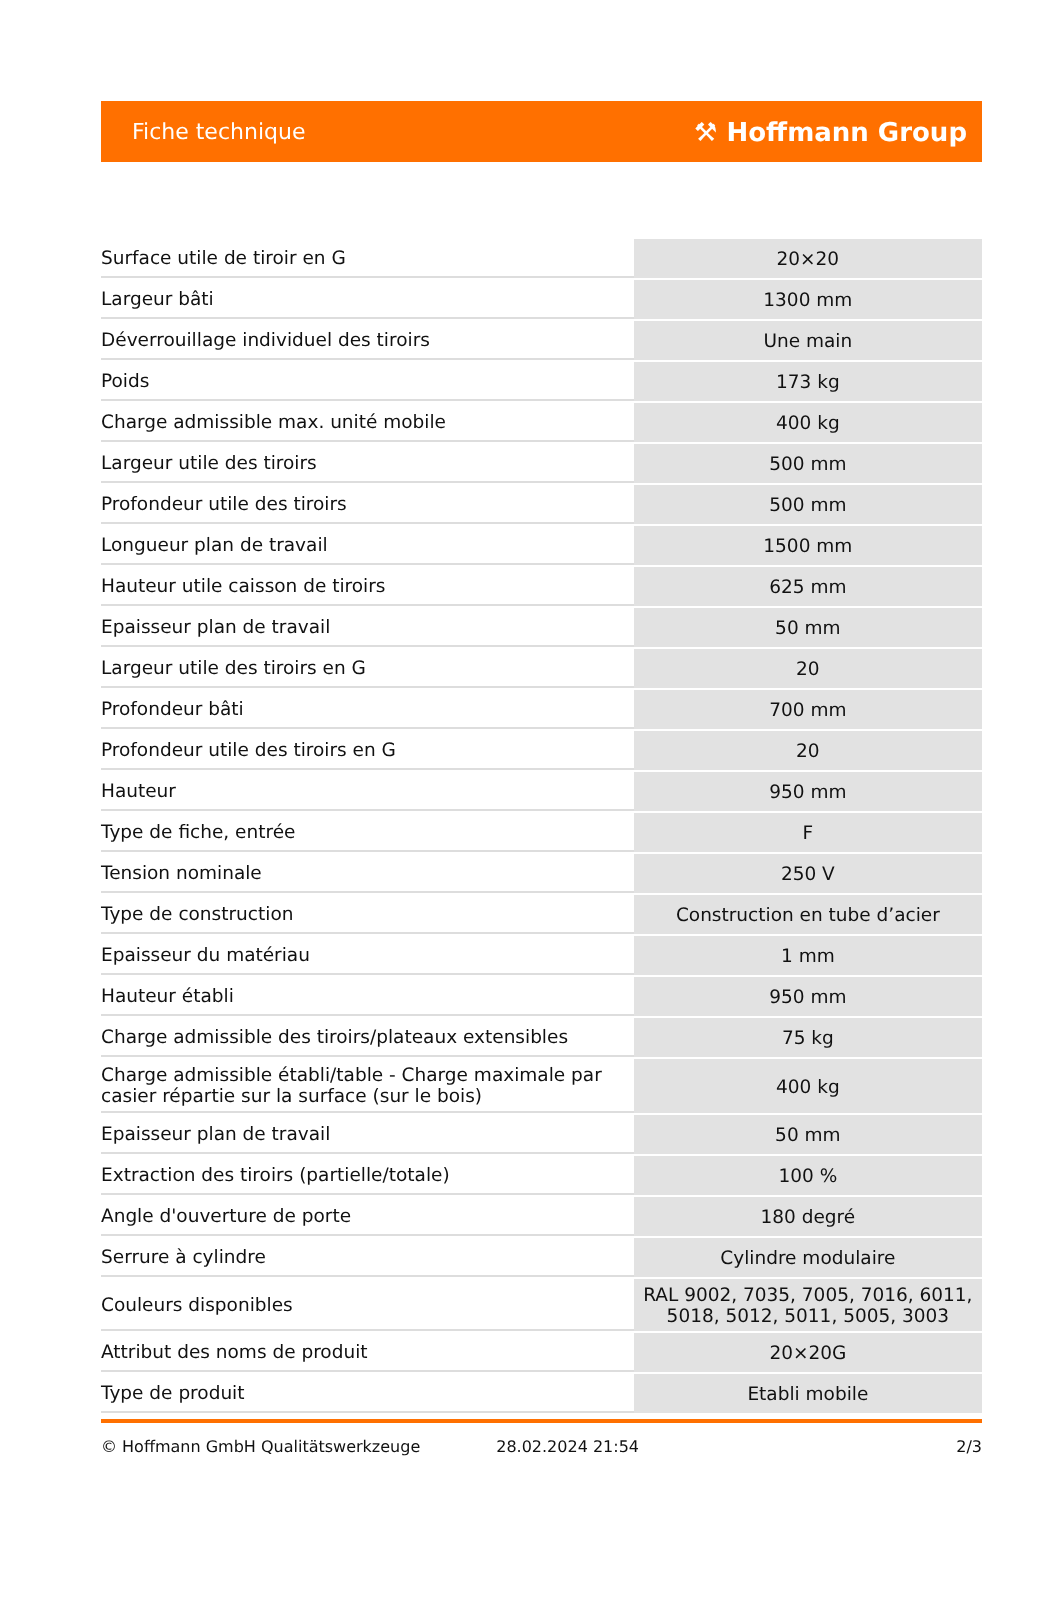Fiche technique ⚒ Hoffmann Group
| Surface utile de tiroir en G | 20×20 |
| Largeur bâti | 1300 mm |
| Déverrouillage individuel des tiroirs | Une main |
| Poids | 173 kg |
| Charge admissible max. unité mobile | 400 kg |
| Largeur utile des tiroirs | 500 mm |
| Profondeur utile des tiroirs | 500 mm |
| Longueur plan de travail | 1500 mm |
| Hauteur utile caisson de tiroirs | 625 mm |
| Epaisseur plan de travail | 50 mm |
| Largeur utile des tiroirs en G | 20 |
| Profondeur bâti | 700 mm |
| Profondeur utile des tiroirs en G | 20 |
| Hauteur | 950 mm |
| Type de fiche, entrée | F |
| Tension nominale | 250 V |
| Type de construction | Construction en tube d’acier |
| Epaisseur du matériau | 1 mm |
| Hauteur établi | 950 mm |
| Charge admissible des tiroirs/plateaux extensibles | 75 kg |
| Charge admissible établi/table - Charge maximale par casier répartie sur la surface (sur le bois) | 400 kg |
| Epaisseur plan de travail | 50 mm |
| Extraction des tiroirs (partielle/totale) | 100 % |
| Angle d'ouverture de porte | 180 degré |
| Serrure à cylindre | Cylindre modulaire |
| Couleurs disponibles | RAL 9002, 7035, 7005, 7016, 6011, 5018, 5012, 5011, 5005, 3003 |
| Attribut des noms de produit | 20×20G |
| Type de produit | Etabli mobile |
© Hoffmann GmbH Qualitätswerkzeuge 28.02.2024 21:54 2/3